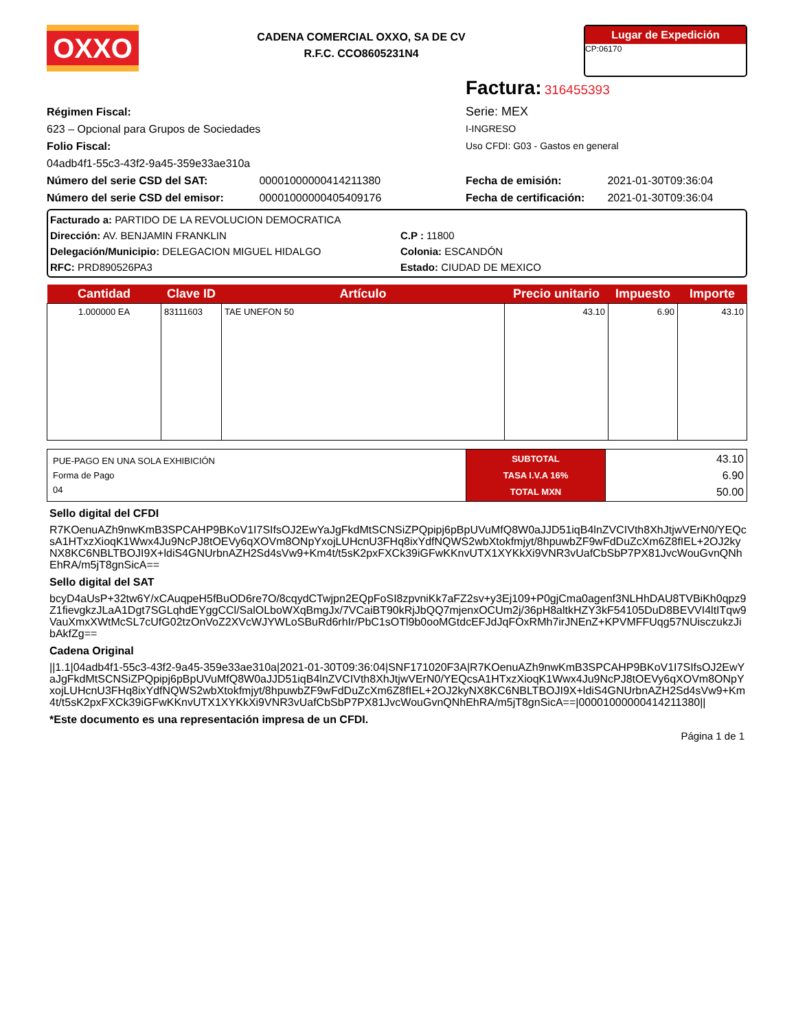OXXO
CADENA COMERCIAL OXXO, SA DE CV
R.F.C. CCO8605231N4
Lugar de Expedición
CP:06170
Factura: 316455393
Régimen Fiscal:
623 – Opcional para Grupos de Sociedades
Folio Fiscal:
04adb4f1-55c3-43f2-9a45-359e33ae310a
Número del serie CSD del SAT: 00001000000414211380
Número del serie CSD del emisor: 00001000000405409176
Serie: MEX
I-INGRESO
Uso CFDI: G03 - Gastos en general
Fecha de emisión: 2021-01-30T09:36:04
Fecha de certificación: 2021-01-30T09:36:04
Facturado a: PARTIDO DE LA REVOLUCION DEMOCRATICA
Dirección: AV. BENJAMIN FRANKLIN C.P : 11800
Delegación/Municipio: DELEGACION MIGUEL HIDALGO Colonia: ESCANDÓN
RFC: PRD890526PA3 Estado: CIUDAD DE MEXICO
| Cantidad | Clave ID | Artículo | Precio unitario | Impuesto | Importe |
| --- | --- | --- | --- | --- | --- |
| 1.000000 EA | 83111603 | TAE UNEFON 50 | 43.10 | 6.90 | 43.10 |
| PUE-PAGO EN UNA SOLA EXHIBICIÓN Forma de Pago 04 | SUBTOTAL TASA I.V.A 16% TOTAL MXN | 43.10 6.90 50.00 |
Sello digital del CFDI
R7KOenuAZh9nwKmB3SPCAHP9BKoV1I7SIfsOJ2EwYaJgFkdMtSCNSiZPQpipj6pBpUVuMfQ8W0aJJD51iqB4lnZVCIVth8XhJtjwVErN0/YEQcsA1HTxzXioqK1Wwx4Ju9NcPJ8tOEVy6qXOVm8ONpYxojLUHcnU3FHq8ixYdfNQWS2wbXtokfmjyt/8hpuwbZF9wFdDuZcXm6Z8fIEL+2OJ2kyNX8KC6NBLTBOJI9X+ldiS4GNUrbnAZH2Sd4sVw9+Km4t/t5sK2pxFXCk39iGFwKKnvUTX1XYKkXi9VNR3vUafCbSbP7PX81JvcWouGvnQNhEhRA/m5jT8gnSicA==
Sello digital del SAT
bcyD4aUsP+32tw6Y/xCAuqpeH5fBuOD6re7O/8cqydCTwjpn2EQpFoSI8zpvniKk7aFZ2sv+y3Ej109+P0gjCma0agenf3NLHhDAU8TVBiKh0qpz9Z1fievgkzJLaA1Dgt7SGLqhdEYggCCl/SalOLboWXqBmgJx/7VCaiBT90kRjJbQQ7mjenxOCUm2j/36pH8altkHZY3kF54105DuD8BEVVI4ltITqw9VauXmxXWtMcSL7cUfG02tzOnVoZ2XVcWJYWLoSBuRd6rhIr/PbC1sOTl9b0ooMGtdcEFJdJqFOxRMh7irJNEnZ+KPVMFFUqg57NUisczukzJibAkfZg==
Cadena Original
||1.1|04adb4f1-55c3-43f2-9a45-359e33ae310a|2021-01-30T09:36:04|SNF171020F3A|R7KOenuAZh9nwKmB3SPCAHP9BKoV1I7SIfsOJ2EwYaJgFkdMtSCNSiZPQpipj6pBpUVuMfQ8W0aJJD51iqB4lnZVCIVth8XhJtjwVErN0/YEQcsA1HTxzXioqK1Wwx4Ju9NcPJ8tOEVy6qXOVm8ONpYxojLUHcnU3FHq8ixYdfNQWS2wbXtokfmjyt/8hpuwbZF9wFdDuZcXm6Z8fIEL+2OJ2kyNX8KC6NBLTBOJI9X+ldiS4GNUrbnAZH2Sd4sVw9+Km4t/t5sK2pxFXCk39iGFwKKnvUTX1XYKkXi9VNR3vUafCbSbP7PX81JvcWouGvnQNhEhRA/m5jT8gnSicA==|00001000000414211380||
*Este documento es una representación impresa de un CFDI.
Página 1 de 1